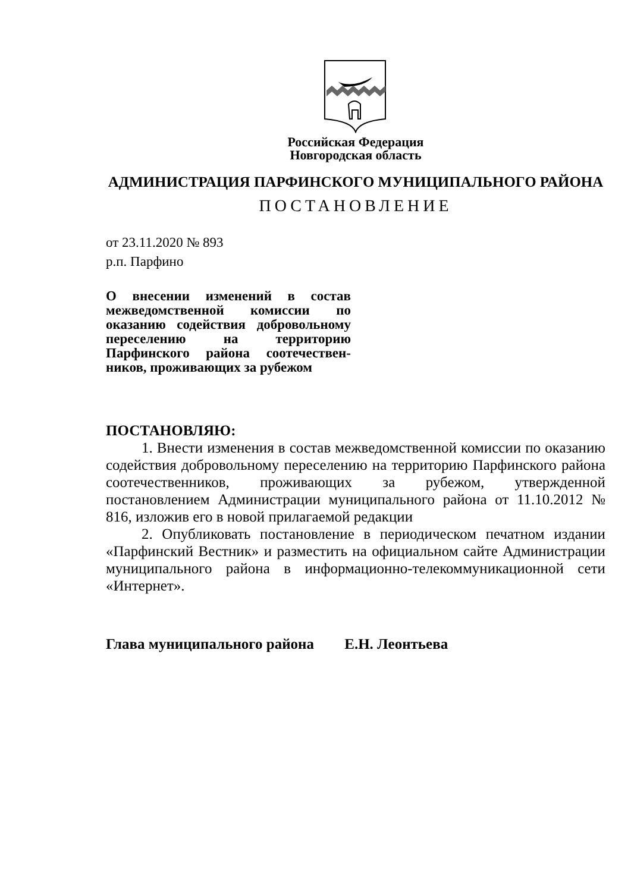Российская Федерация
Новгородская область
АДМИНИСТРАЦИЯ ПАРФИНСКОГО МУНИЦИПАЛЬНОГО РАЙОНА
ПОСТАНОВЛЕНИЕ
от 23.11.2020 № 893
р.п. Парфино
О внесении изменений в состав межведомственной комиссии по оказанию содействия доброволь­ному переселению на территорию Парфинского района соотечествен­ников, проживающих за рубежом
ПОСТАНОВЛЯЮ:
1. Внести изменения в состав межведомственной комиссии по оказанию содействия добровольному переселению на территорию Парфинского района соотечественников, проживающих за рубежом, утвержденной постановлением Администрации муниципального района от 11.10.2012 № 816, изложив его в новой прилагаемой редакции
2. Опубликовать постановление в периодическом печатном издании «Парфинский Вестник» и разместить на официальном сайте Администрации муниципального района в информационно-телекоммуникационной сети «Интернет».
Глава муниципального района Е.Н. Леонтьева